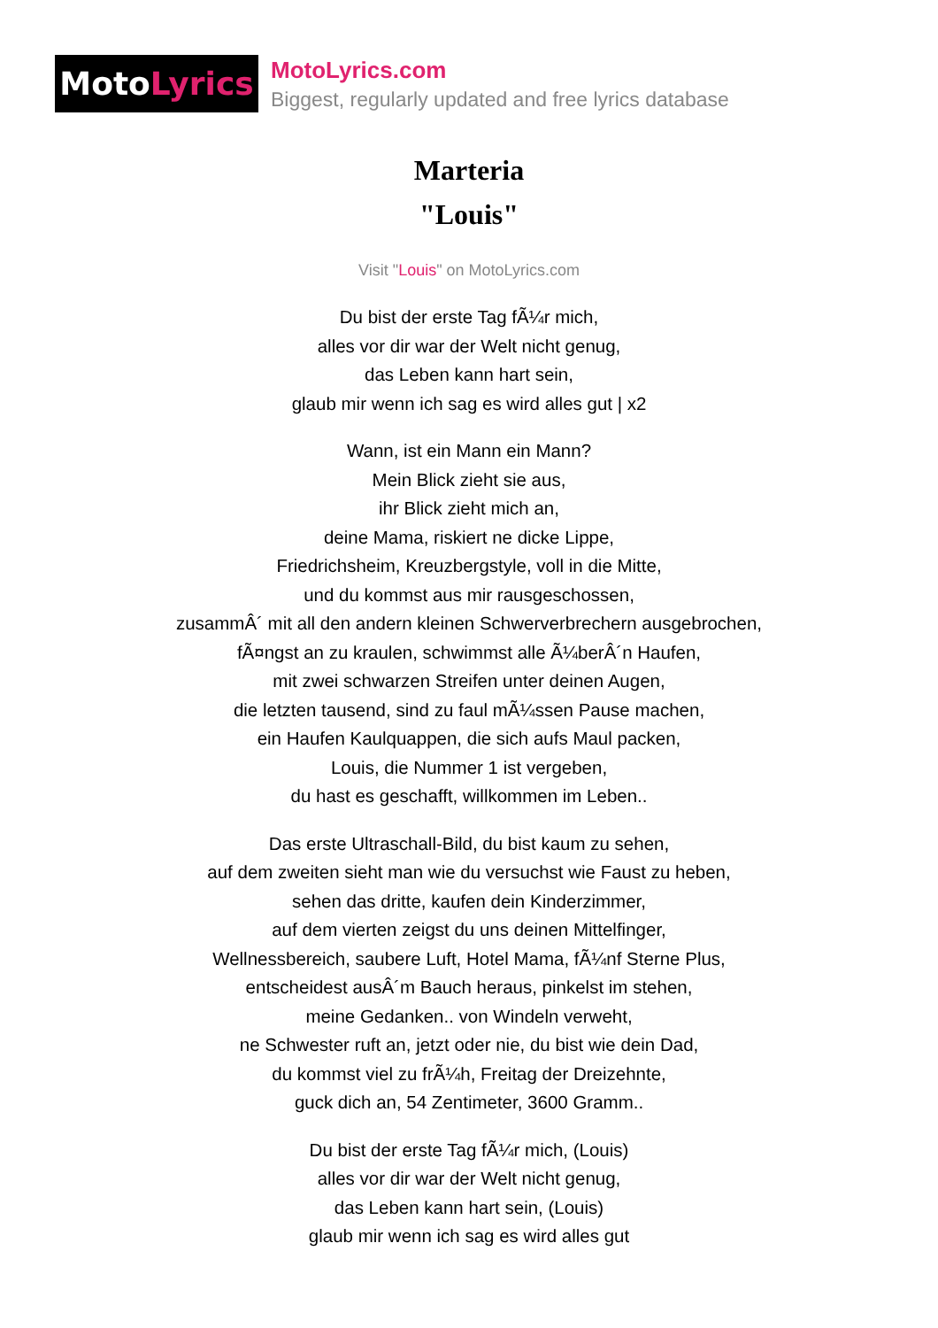Moto Lyrics
MotoLyrics.com
Biggest, regularly updated and free lyrics database
Marteria
"Louis"
Visit "Louis" on MotoLyrics.com
Du bist der erste Tag fÃ¼r mich,
alles vor dir war der Welt nicht genug,
das Leben kann hart sein,
glaub mir wenn ich sag es wird alles gut | x2
Wann, ist ein Mann ein Mann?
Mein Blick zieht sie aus,
ihr Blick zieht mich an,
deine Mama, riskiert ne dicke Lippe,
Friedrichsheim, Kreuzbergstyle, voll in die Mitte,
und du kommst aus mir rausgeschossen,
zusammÂ´ mit all den andern kleinen Schwerverbrechern ausgebrochen,
fÃ¤ngst an zu kraulen, schwimmst alle Ã¼berÂ´n Haufen,
mit zwei schwarzen Streifen unter deinen Augen,
die letzten tausend, sind zu faul mÃ¼ssen Pause machen,
ein Haufen Kaulquappen, die sich aufs Maul packen,
Louis, die Nummer 1 ist vergeben,
du hast es geschafft, willkommen im Leben..
Das erste Ultraschall-Bild, du bist kaum zu sehen,
auf dem zweiten sieht man wie du versuchst wie Faust zu heben,
sehen das dritte, kaufen dein Kinderzimmer,
auf dem vierten zeigst du uns deinen Mittelfinger,
Wellnessbereich, saubere Luft, Hotel Mama, fÃ¼nf Sterne Plus,
entscheidest ausÂ´m Bauch heraus, pinkelst im stehen,
meine Gedanken.. von Windeln verweht,
ne Schwester ruft an, jetzt oder nie, du bist wie dein Dad,
du kommst viel zu frÃ¼h, Freitag der Dreizehnte,
guck dich an, 54 Zentimeter, 3600 Gramm..
Du bist der erste Tag fÃ¼r mich, (Louis)
alles vor dir war der Welt nicht genug,
das Leben kann hart sein, (Louis)
glaub mir wenn ich sag es wird alles gut